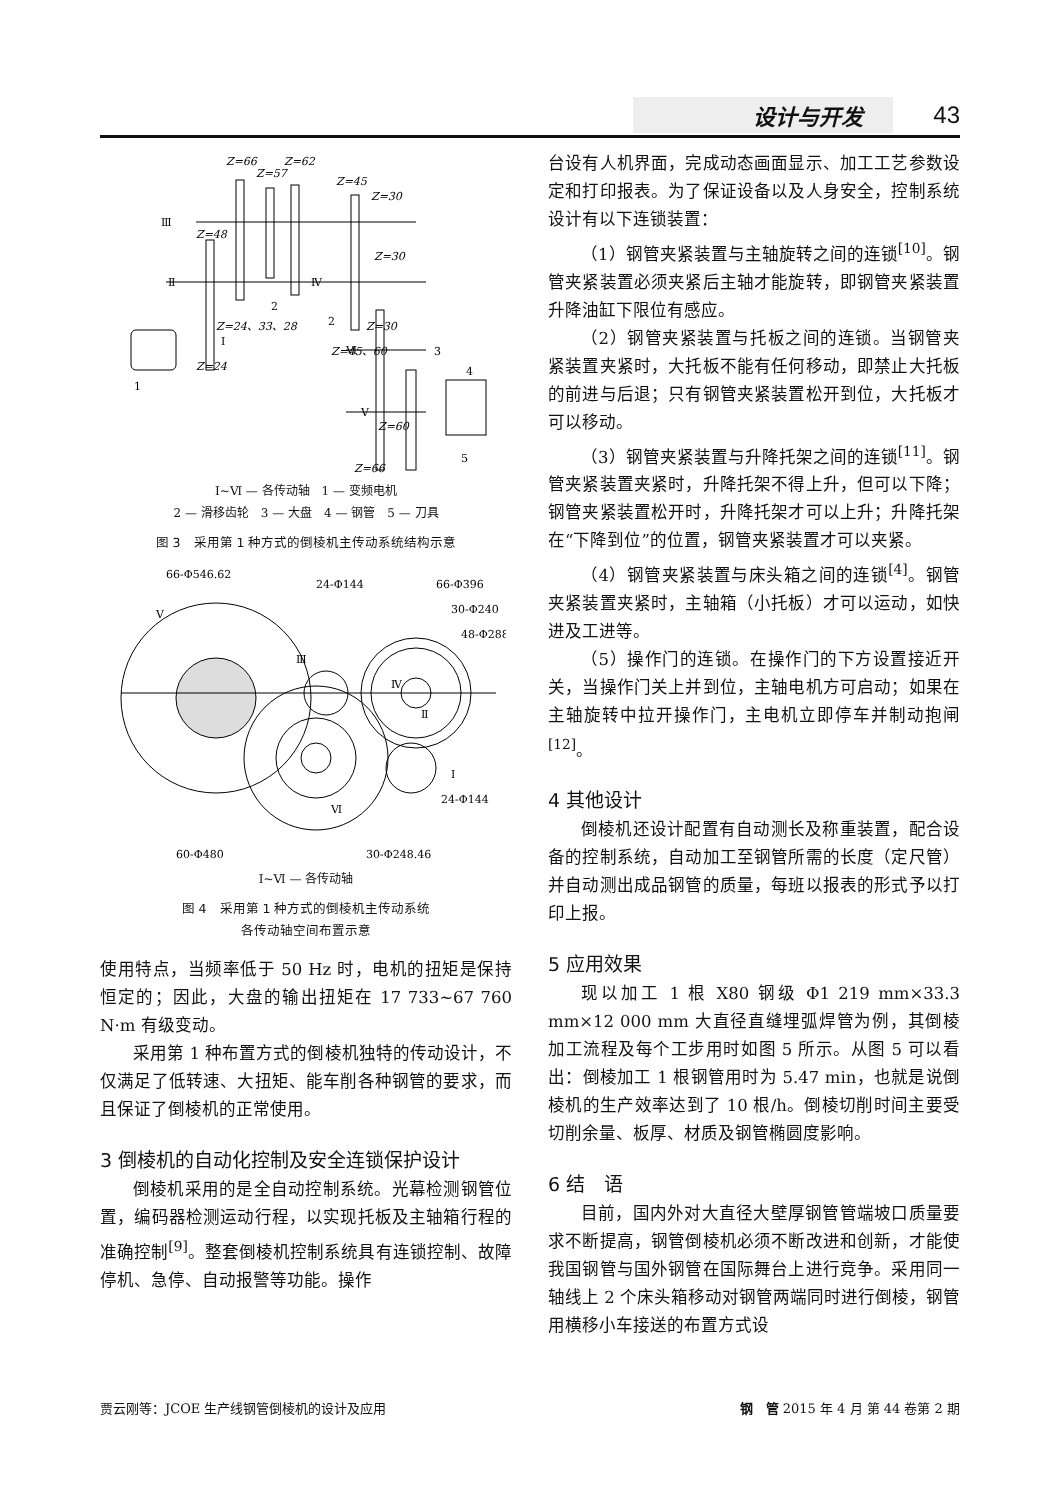设计与开发 43
Z=66
Z=62
Z=57
Z=45
Z=30
Z=48
Z=30
Z=24、33、28
Z=45、60
Z=30
Z=24
Z=60
Z=66
Ⅲ
Ⅱ
Ⅳ
Ⅰ
Ⅵ
Ⅴ
1
2
2
3
4
5
Ⅰ~Ⅵ — 各传动轴　1 — 变频电机
2 — 滑移齿轮　3 — 大盘　4 — 钢管　5 — 刀具
图 3　采用第 1 种方式的倒棱机主传动系统结构示意
Ⅴ
Ⅲ
Ⅳ
Ⅱ
Ⅰ
Ⅵ
66-Φ546.62
24-Φ144
66-Φ396
30-Φ240
48-Φ288
24-Φ144
60-Φ480
30-Φ248.46
Ⅰ~Ⅵ — 各传动轴
图 4　采用第 1 种方式的倒棱机主传动系统
各传动轴空间布置示意
使用特点，当频率低于 50 Hz 时，电机的扭矩是保持恒定的；因此，大盘的输出扭矩在 17 733~67 760 N·m 有级变动。
采用第 1 种布置方式的倒棱机独特的传动设计，不仅满足了低转速、大扭矩、能车削各种钢管的要求，而且保证了倒棱机的正常使用。
3 倒棱机的自动化控制及安全连锁保护设计
倒棱机采用的是全自动控制系统。光幕检测钢管位置，编码器检测运动行程，以实现托板及主轴箱行程的准确控制<sup>[9]</sup>。整套倒棱机控制系统具有连锁控制、故障停机、急停、自动报警等功能。操作
台设有人机界面，完成动态画面显示、加工工艺参数设定和打印报表。为了保证设备以及人身安全，控制系统设计有以下连锁装置：
（1）钢管夹紧装置与主轴旋转之间的连锁<sup>[10]</sup>。钢管夹紧装置必须夹紧后主轴才能旋转，即钢管夹紧装置升降油缸下限位有感应。
（2）钢管夹紧装置与托板之间的连锁。当钢管夹紧装置夹紧时，大托板不能有任何移动，即禁止大托板的前进与后退；只有钢管夹紧装置松开到位，大托板才可以移动。
（3）钢管夹紧装置与升降托架之间的连锁<sup>[11]</sup>。钢管夹紧装置夹紧时，升降托架不得上升，但可以下降；钢管夹紧装置松开时，升降托架才可以上升；升降托架在“下降到位”的位置，钢管夹紧装置才可以夹紧。
（4）钢管夹紧装置与床头箱之间的连锁<sup>[4]</sup>。钢管夹紧装置夹紧时，主轴箱（小托板）才可以运动，如快进及工进等。
（5）操作门的连锁。在操作门的下方设置接近开关，当操作门关上并到位，主轴电机方可启动；如果在主轴旋转中拉开操作门，主电机立即停车并制动抱闸<sup>[12]</sup>。
4 其他设计
倒棱机还设计配置有自动测长及称重装置，配合设备的控制系统，自动加工至钢管所需的长度（定尺管）并自动测出成品钢管的质量，每班以报表的形式予以打印上报。
5 应用效果
现以加工 1 根 X80 钢级 Φ1 219 mm×33.3 mm×12 000 mm 大直径直缝埋弧焊管为例，其倒棱加工流程及每个工步用时如图 5 所示。从图 5 可以看出：倒棱加工 1 根钢管用时为 5.47 min，也就是说倒棱机的生产效率达到了 10 根/h。倒棱切削时间主要受切削余量、板厚、材质及钢管椭圆度影响。
6 结　语
目前，国内外对大直径大壁厚钢管管端坡口质量要求不断提高，钢管倒棱机必须不断改进和创新，才能使我国钢管与国外钢管在国际舞台上进行竞争。采用同一轴线上 2 个床头箱移动对钢管两端同时进行倒棱，钢管用横移小车接送的布置方式设
贾云刚等：JCOE 生产线钢管倒棱机的设计及应用 钢　管 2015 年 4 月 第 44 卷第 2 期